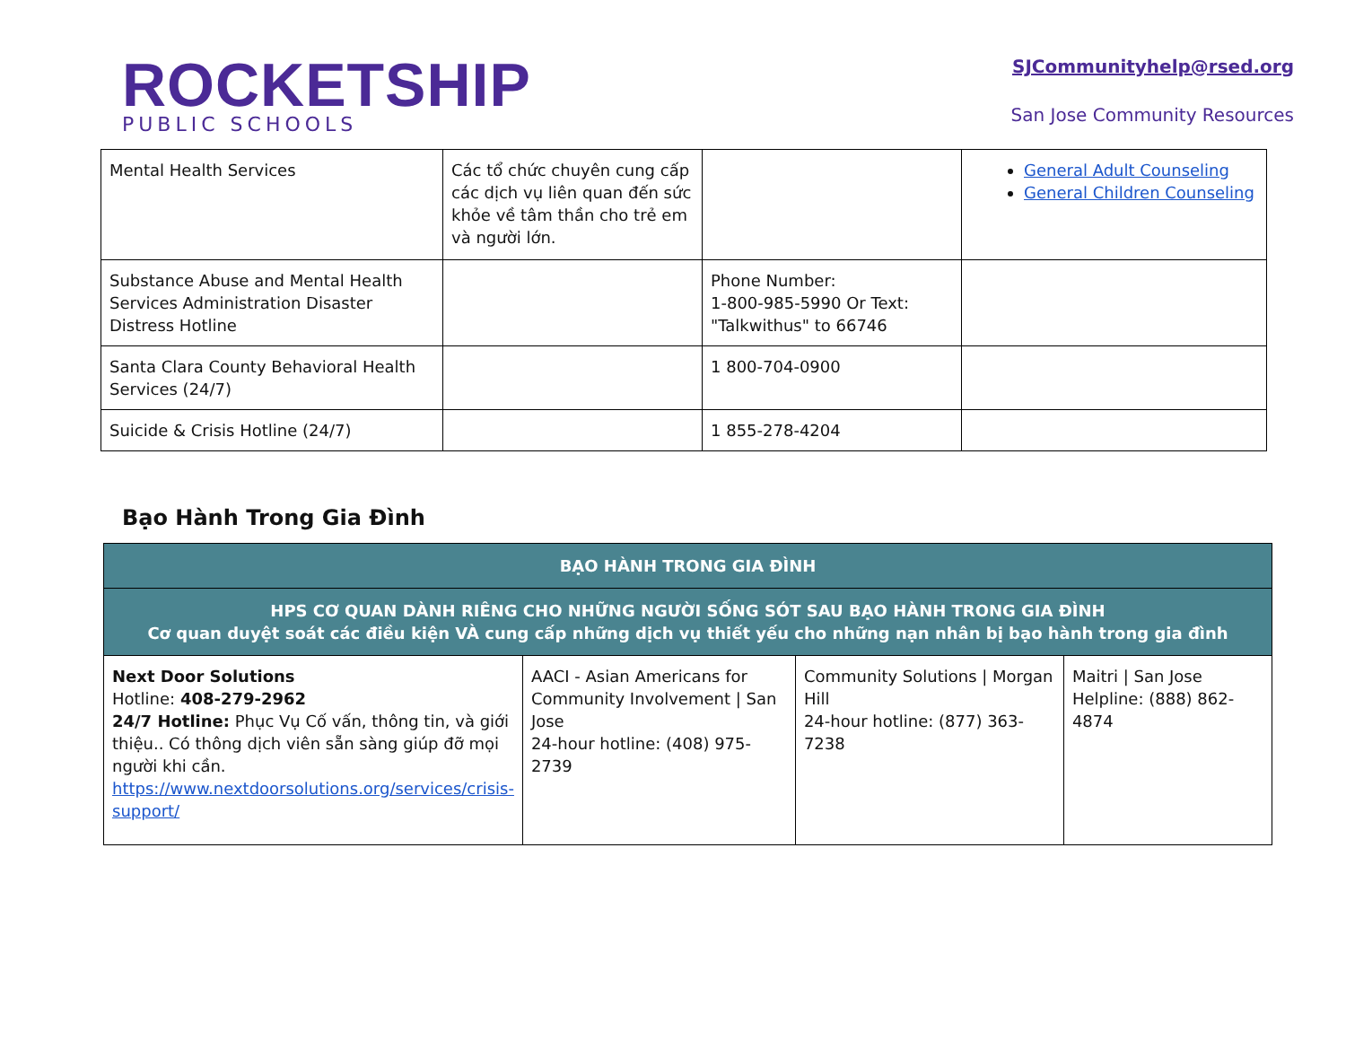ROCKETSHIP
PUBLIC SCHOOLS
SJCommunityhelp@rsed.org
San Jose Community Resources
| Mental Health Services | Các tổ chức chuyên cung cấp các dịch vụ liên quan đến sức khỏe về tâm thần cho trẻ em và người lớn. | | General Adult Counseling General Children Counseling |
| Substance Abuse and Mental Health Services Administration Disaster Distress Hotline | | Phone Number: 1-800-985-5990 Or Text: "Talkwithus" to 66746 | |
| Santa Clara County Behavioral Health Services (24/7) | | 1 800-704-0900 | |
| Suicide & Crisis Hotline (24/7) | | 1 855-278-4204 | |
Bạo Hành Trong Gia Đình
| BẠO HÀNH TRONG GIA ĐÌNH | | | |
| HPS CƠ QUAN DÀNH RIÊNG CHO NHỮNG NGƯỜI SỐNG SÓT SAU BẠO HÀNH TRONG GIA ĐÌNH Cơ quan duyệt soát các điều kiện VÀ cung cấp những dịch vụ thiết yếu cho những nạn nhân bị bạo hành trong gia đình | | | |
| Next Door Solutions Hotline: 408-279-2962 24/7 Hotline: Phục Vụ Cố vấn, thông tin, và giới thiệu.. Có thông dịch viên sẵn sàng giúp đỡ mọi người khi cần. https://www.nextdoorsolutions.org/services/crisis-support/ | AACI - Asian Americans for Community Involvement / San Jose 24-hour hotline: (408) 975-2739 | Community Solutions / Morgan Hill 24-hour hotline: (877) 363-7238 | Maitri / San Jose Helpline: (888) 862-4874 |